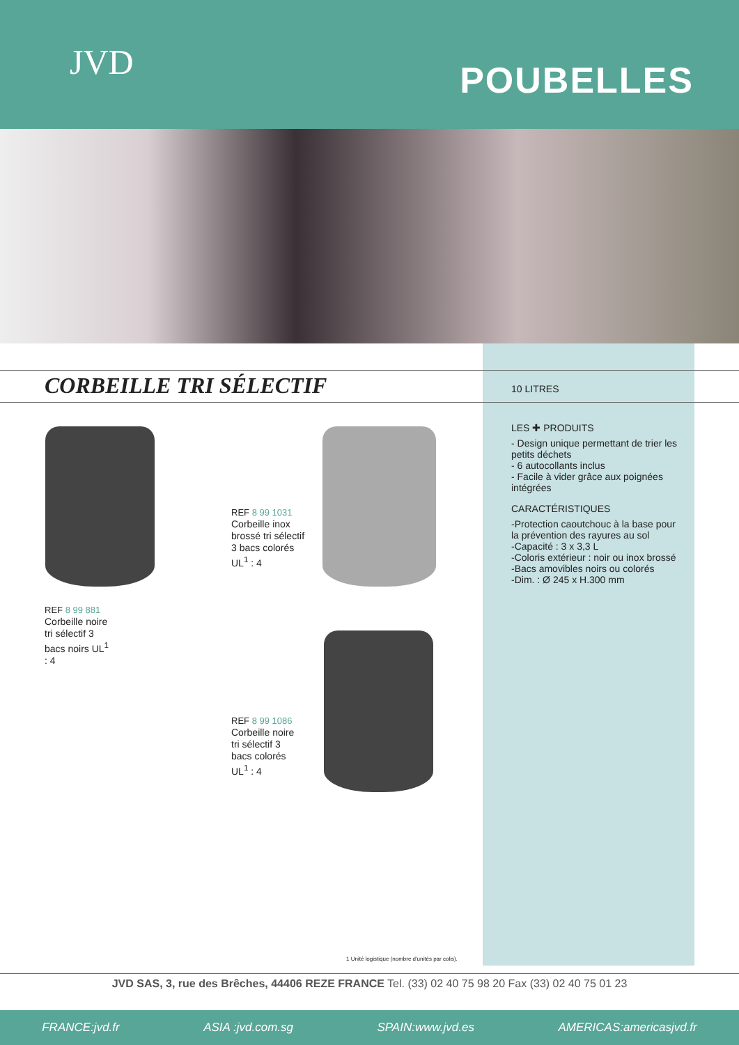JVD POUBELLES
CORBEILLE TRI SÉLECTIF
10 LITRES
LES ✚ PRODUITS
- Design unique permettant de trier les petits déchets
- 6 autocollants inclus
- Facile à vider grâce aux poignées intégrées
CARACTÉRISTIQUES
-Protection caoutchouc à la base pour la prévention des rayures au sol
-Capacité : 3 x 3,3 L
-Coloris extérieur : noir ou inox brossé
-Bacs amovibles noirs ou colorés
-Dim. : Ø 245 x H.300 mm
REF 8 99 1031
Corbeille inox
brossé tri sélectif
3 bacs colorés
UL<sup>1</sup> : 4
REF 8 99 881
Corbeille noire
tri sélectif 3
bacs noirs UL<sup>1</sup>
: 4
REF 8 99 1086
Corbeille noire
tri sélectif 3
bacs colorés
UL<sup>1</sup> : 4
1 Unité logistique (nombre d'unités par colis).
JVD SAS, 3, rue des Brêches, 44406 REZE FRANCE Tel. (33) 02 40 75 98 20 Fax (33) 02 40 75 01 23
FRANCE:jvd.fr ASIA :jvd.com.sg SPAIN:www.jvd.es AMERICAS:americasjvd.fr